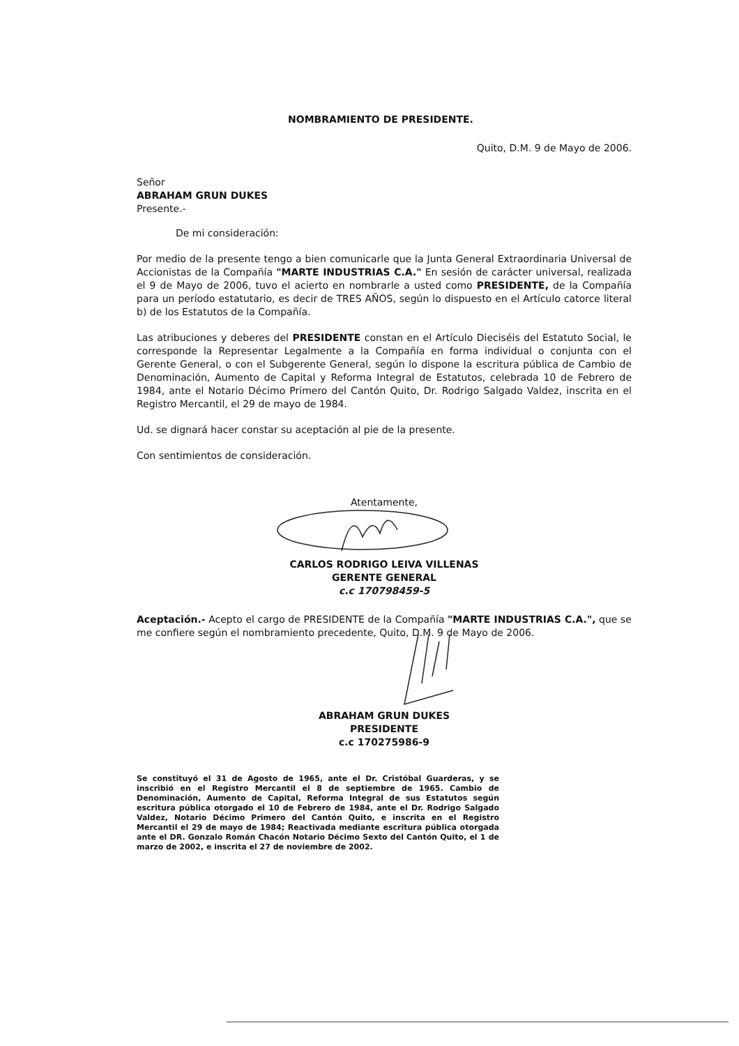NOMBRAMIENTO DE PRESIDENTE.
Quito, D.M. 9 de Mayo de 2006.
Señor
ABRAHAM GRUN DUKES
Presente.-
De mi consideración:
Por medio de la presente tengo a bien comunicarle que la Junta General Extraordinaria Universal de Accionistas de la Compañía "MARTE INDUSTRIAS C.A." En sesión de carácter universal, realizada el 9 de Mayo de 2006, tuvo el acierto en nombrarle a usted como PRESIDENTE, de la Compañía para un período estatutario, es decir de TRES AÑOS, según lo dispuesto en el Artículo catorce literal b) de los Estatutos de la Compañía.
Las atribuciones y deberes del PRESIDENTE constan en el Artículo Dieciséis del Estatuto Social, le corresponde la Representar Legalmente a la Compañía en forma individual o conjunta con el Gerente General, o con el Subgerente General, según lo dispone la escritura pública de Cambio de Denominación, Aumento de Capital y Reforma Integral de Estatutos, celebrada 10 de Febrero de 1984, ante el Notario Décimo Primero del Cantón Quito, Dr. Rodrigo Salgado Valdez, inscrita en el Registro Mercantil, el 29 de mayo de 1984.
Ud. se dignará hacer constar su aceptación al pie de la presente.
Con sentimientos de consideración.
Atentamente,
CARLOS RODRIGO LEIVA VILLENAS
GERENTE GENERAL
c.c 170798459-5
Aceptación.- Acepto el cargo de PRESIDENTE de la Compañía "MARTE INDUSTRIAS C.A.", que se me confiere según el nombramiento precedente, Quito, D.M. 9 de Mayo de 2006.
ABRAHAM GRUN DUKES
PRESIDENTE
c.c 170275986-9
Se constituyó el 31 de Agosto de 1965, ante el Dr. Cristóbal Guarderas, y se inscribió en el Registro Mercantil el 8 de septiembre de 1965. Cambio de Denominación, Aumento de Capital, Reforma Integral de sus Estatutos según escritura pública otorgado el 10 de Febrero de 1984, ante el Dr. Rodrigo Salgado Valdez, Notario Décimo Primero del Cantón Quito, e inscrita en el Registro Mercantil el 29 de mayo de 1984; Reactivada mediante escritura pública otorgada ante el DR. Gonzalo Román Chacón Notario Décimo Sexto del Cantón Quito, el 1 de marzo de 2002, e inscrita el 27 de noviembre de 2002.